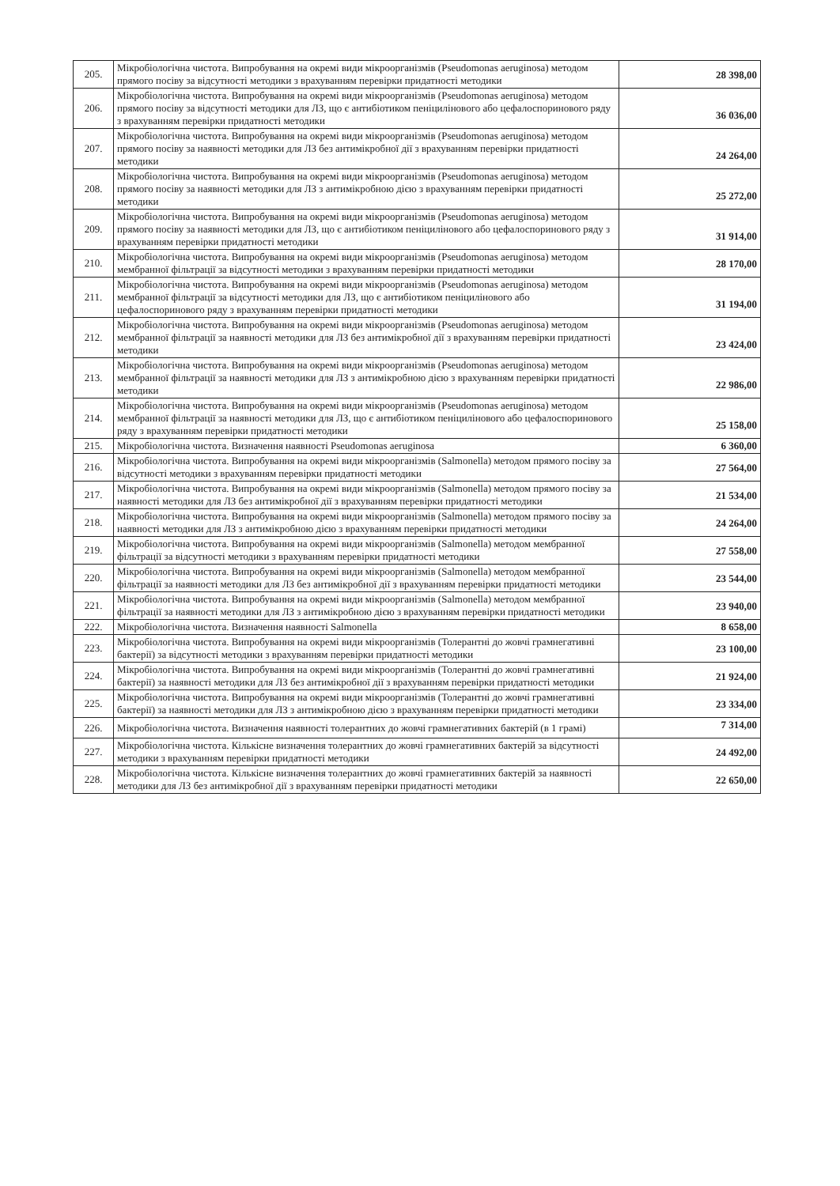| 205. | Мікробіологічна чистота. Випробування на окремі види мікроорганізмів (Pseudomonas aeruginosa) методом прямого посіву за відсутності методики з врахуванням перевірки придатності методики | 28 398,00 |
| 206. | Мікробіологічна чистота. Випробування на окремі види мікроорганізмів (Pseudomonas aeruginosa) методом прямого посіву за відсутності методики для ЛЗ, що є антибіотиком пеніцилінового або цефалоспоринового ряду з врахуванням перевірки придатності методики | 36 036,00 |
| 207. | Мікробіологічна чистота. Випробування на окремі види мікроорганізмів (Pseudomonas aeruginosa) методом прямого посіву за наявності методики для ЛЗ без антимікробної дії з врахуванням перевірки придатності методики | 24 264,00 |
| 208. | Мікробіологічна чистота. Випробування на окремі види мікроорганізмів (Pseudomonas aeruginosa) методом прямого посіву за наявності методики для ЛЗ з антимікробною дією з врахуванням перевірки придатності методики | 25 272,00 |
| 209. | Мікробіологічна чистота. Випробування на окремі види мікроорганізмів (Pseudomonas aeruginosa) методом прямого посіву за наявності методики для ЛЗ, що є антибіотиком пеніцилінового або цефалоспоринового ряду з врахуванням перевірки придатності методики | 31 914,00 |
| 210. | Мікробіологічна чистота. Випробування на окремі види мікроорганізмів (Pseudomonas aeruginosa) методом мембранної фільтрації за відсутності методики з врахуванням перевірки придатності методики | 28 170,00 |
| 211. | Мікробіологічна чистота. Випробування на окремі види мікроорганізмів (Pseudomonas aeruginosa) методом мембранної фільтрації за відсутності методики для ЛЗ, що є антибіотиком пеніцилінового або цефалоспоринового ряду з врахуванням перевірки придатності методики | 31 194,00 |
| 212. | Мікробіологічна чистота. Випробування на окремі види мікроорганізмів (Pseudomonas aeruginosa) методом мембранної фільтрації за наявності методики для ЛЗ без антимікробної дії з врахуванням перевірки придатності методики | 23 424,00 |
| 213. | Мікробіологічна чистота. Випробування на окремі види мікроорганізмів (Pseudomonas aeruginosa) методом мембранної фільтрації за наявності методики для ЛЗ з антимікробною дією з врахуванням перевірки придатності методики | 22 986,00 |
| 214. | Мікробіологічна чистота. Випробування на окремі види мікроорганізмів (Pseudomonas aeruginosa) методом мембранної фільтрації за наявності методики для ЛЗ, що є антибіотиком пеніцилінового або цефалоспоринового ряду з врахуванням перевірки придатності методики | 25 158,00 |
| 215. | Мікробіологічна чистота. Визначення наявності Pseudomonas aeruginosa | 6 360,00 |
| 216. | Мікробіологічна чистота. Випробування на окремі види мікроорганізмів (Salmonella) методом прямого посіву за відсутності методики з врахуванням перевірки придатності методики | 27 564,00 |
| 217. | Мікробіологічна чистота. Випробування на окремі види мікроорганізмів (Salmonella) методом прямого посіву за наявності методики для ЛЗ без антимікробної дії з врахуванням перевірки придатності методики | 21 534,00 |
| 218. | Мікробіологічна чистота. Випробування на окремі види мікроорганізмів (Salmonella) методом прямого посіву за наявності методики для ЛЗ з антимікробною дією з врахуванням перевірки придатності методики | 24 264,00 |
| 219. | Мікробіологічна чистота. Випробування на окремі види мікроорганізмів (Salmonella) методом мембранної фільтрації за відсутності методики з врахуванням перевірки придатності методики | 27 558,00 |
| 220. | Мікробіологічна чистота. Випробування на окремі види мікроорганізмів (Salmonella) методом мембранної фільтрації за наявності методики для ЛЗ без антимікробної дії з врахуванням перевірки придатності методики | 23 544,00 |
| 221. | Мікробіологічна чистота. Випробування на окремі види мікроорганізмів (Salmonella) методом мембранної фільтрації за наявності методики для ЛЗ з антимікробною дією з врахуванням перевірки придатності методики | 23 940,00 |
| 222. | Мікробіологічна чистота. Визначення наявності Salmonella | 8 658,00 |
| 223. | Мікробіологічна чистота. Випробування на окремі види мікроорганізмів (Толерантні до жовчі грамнегативні бактерії) за відсутності методики з врахуванням перевірки придатності методики | 23 100,00 |
| 224. | Мікробіологічна чистота. Випробування на окремі види мікроорганізмів (Толерантні до жовчі грамнегативні бактерії) за наявності методики для ЛЗ без антимікробної дії з врахуванням перевірки придатності методики | 21 924,00 |
| 225. | Мікробіологічна чистота. Випробування на окремі види мікроорганізмів (Толерантні до жовчі грамнегативні бактерії) за наявності методики для ЛЗ з антимікробною дією з врахуванням перевірки придатності методики | 23 334,00 |
| 226. | Мікробіологічна чистота. Визначення наявності толерантних до жовчі грамнегативних бактерій (в 1 грамі) | 7 314,00 |
| 227. | Мікробіологічна чистота. Кількісне визначення толерантних до жовчі грамнегативних бактерій за відсутності методики з врахуванням перевірки придатності методики | 24 492,00 |
| 228. | Мікробіологічна чистота. Кількісне визначення толерантних до жовчі грамнегативних бактерій за наявності методики для ЛЗ без антимікробної дії з врахуванням перевірки придатності методики | 22 650,00 |